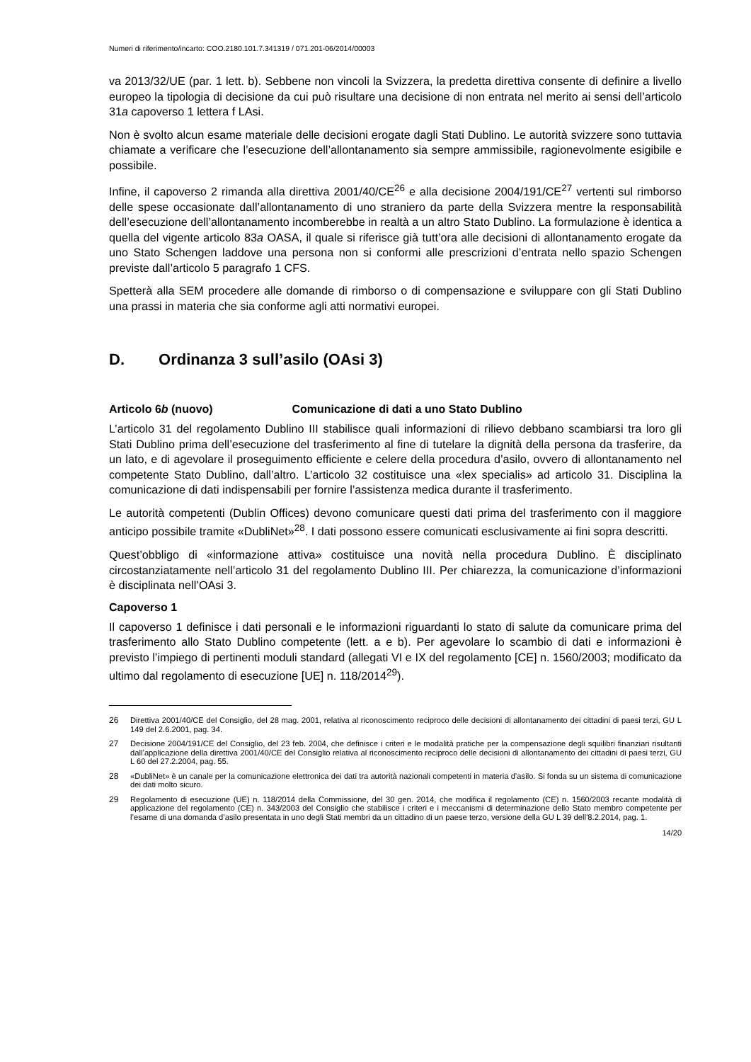Numeri di riferimento/incarto: COO.2180.101.7.341319 / 071.201-06/2014/00003
va 2013/32/UE (par. 1 lett. b). Sebbene non vincoli la Svizzera, la predetta direttiva consente di definire a livello europeo la tipologia di decisione da cui può risultare una decisione di non entrata nel merito ai sensi dell’articolo 31a capoverso 1 lettera f LAsi.
Non è svolto alcun esame materiale delle decisioni erogate dagli Stati Dublino. Le autorità svizzere sono tuttavia chiamate a verificare che l’esecuzione dell’allontanamento sia sempre ammissibile, ragionevolmente esigibile e possibile.
Infine, il capoverso 2 rimanda alla direttiva 2001/40/CE<sup>26</sup> e alla decisione 2004/191/CE<sup>27</sup> vertenti sul rimborso delle spese occasionate dall’allontanamento di uno straniero da parte della Svizzera mentre la responsabilità dell’esecuzione dell’allontanamento incomberebbe in realtà a un altro Stato Dublino. La formulazione è identica a quella del vigente articolo 83a OASA, il quale si riferisce già tutt’ora alle decisioni di allontanamento erogate da uno Stato Schengen laddove una persona non si conformi alle prescrizioni d’entrata nello spazio Schengen previste dall’articolo 5 paragrafo 1 CFS.
Spetterà alla SEM procedere alle domande di rimborso o di compensazione e sviluppare con gli Stati Dublino una prassi in materia che sia conforme agli atti normativi europei.
D. Ordinanza 3 sull’asilo (OAsi 3)
Articolo 6b (nuovo) Comunicazione di dati a uno Stato Dublino
L’articolo 31 del regolamento Dublino III stabilisce quali informazioni di rilievo debbano scambiarsi tra loro gli Stati Dublino prima dell’esecuzione del trasferimento al fine di tutelare la dignità della persona da trasferire, da un lato, e di agevolare il proseguimento efficiente e celere della procedura d’asilo, ovvero di allontanamento nel competente Stato Dublino, dall’altro. L’articolo 32 costituisce una «lex specialis» ad articolo 31. Disciplina la comunicazione di dati indispensabili per fornire l’assistenza medica durante il trasferimento.
Le autorità competenti (Dublin Offices) devono comunicare questi dati prima del trasferimento con il maggiore anticipo possibile tramite «DubliNet»<sup>28</sup>. I dati possono essere comunicati esclusivamente ai fini sopra descritti.
Quest’obbligo di «informazione attiva» costituisce una novità nella procedura Dublino. È disciplinato circostanziatamente nell’articolo 31 del regolamento Dublino III. Per chiarezza, la comunicazione d’informazioni è disciplinata nell’OAsi 3.
Capoverso 1
Il capoverso 1 definisce i dati personali e le informazioni riguardanti lo stato di salute da comunicare prima del trasferimento allo Stato Dublino competente (lett. a e b). Per agevolare lo scambio di dati e informazioni è previsto l’impiego di pertinenti moduli standard (allegati VI e IX del regolamento [CE] n. 1560/2003; modificato da ultimo dal regolamento di esecuzione [UE] n. 118/2014<sup>29</sup>).
26 Direttiva 2001/40/CE del Consiglio, del 28 mag. 2001, relativa al riconoscimento reciproco delle decisioni di allontanamento dei cittadini di paesi terzi, GU L 149 del 2.6.2001, pag. 34.
27 Decisione 2004/191/CE del Consiglio, del 23 feb. 2004, che definisce i criteri e le modalità pratiche per la compensazione degli squilibri finanziari risultanti dall’applicazione della direttiva 2001/40/CE del Consiglio relativa al riconoscimento reciproco delle decisioni di allontanamento dei cittadini di paesi terzi, GU L 60 del 27.2.2004, pag. 55.
28 «DubliNet» è un canale per la comunicazione elettronica dei dati tra autorità nazionali competenti in materia d’asilo. Si fonda su un sistema di comunicazione dei dati molto sicuro.
29 Regolamento di esecuzione (UE) n. 118/2014 della Commissione, del 30 gen. 2014, che modifica il regolamento (CE) n. 1560/2003 recante modalità di applicazione del regolamento (CE) n. 343/2003 del Consiglio che stabilisce i criteri e i meccanismi di determinazione dello Stato membro competente per l’esame di una domanda d’asilo presentata in uno degli Stati membri da un cittadino di un paese terzo, versione della GU L 39 dell’8.2.2014, pag. 1.
14/20